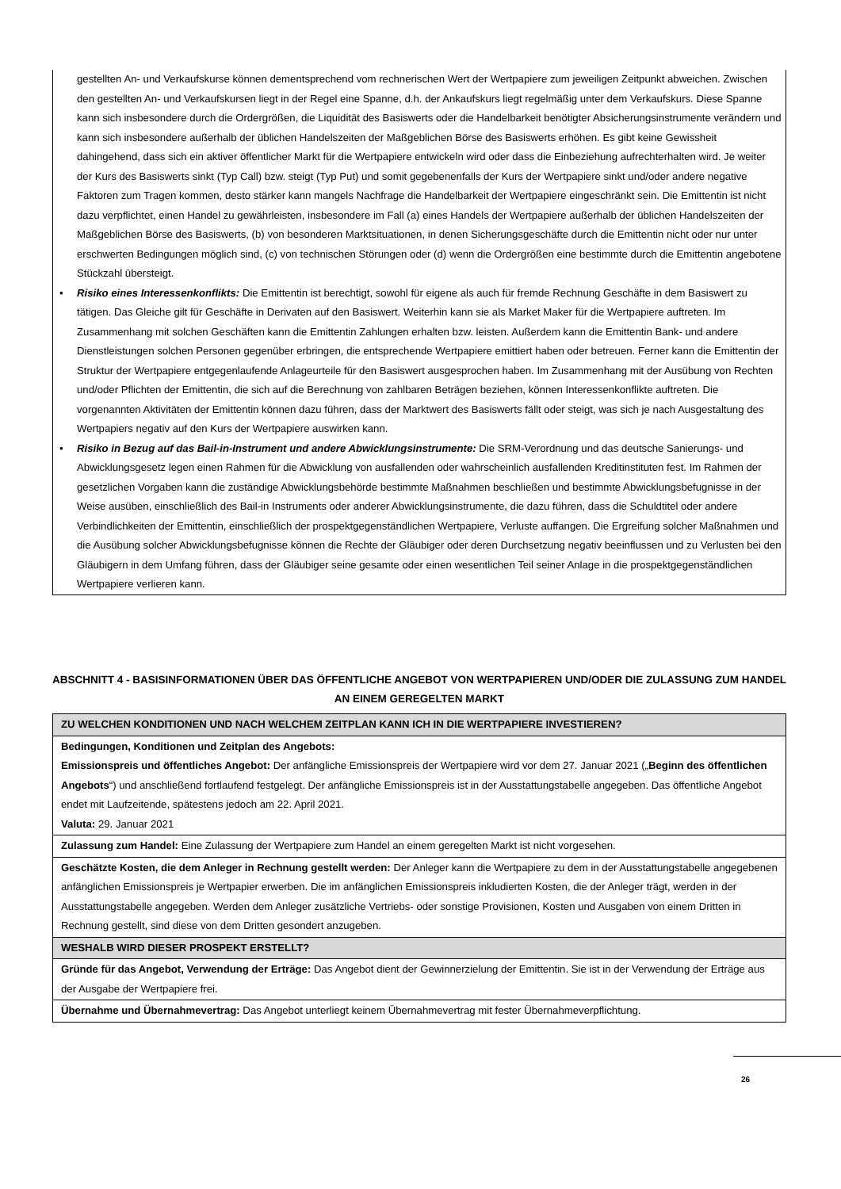gestellten An- und Verkaufskurse können dementsprechend vom rechnerischen Wert der Wertpapiere zum jeweiligen Zeitpunkt abweichen. Zwischen den gestellten An- und Verkaufskursen liegt in der Regel eine Spanne, d.h. der Ankaufskurs liegt regelmäßig unter dem Verkaufskurs. Diese Spanne kann sich insbesondere durch die Ordergrößen, die Liquidität des Basiswerts oder die Handelbarkeit benötigter Absicherungsinstrumente verändern und kann sich insbesondere außerhalb der üblichen Handelszeiten der Maßgeblichen Börse des Basiswerts erhöhen. Es gibt keine Gewissheit dahingehend, dass sich ein aktiver öffentlicher Markt für die Wertpapiere entwickeln wird oder dass die Einbeziehung aufrechterhalten wird. Je weiter der Kurs des Basiswerts sinkt (Typ Call) bzw. steigt (Typ Put) und somit gegebenenfalls der Kurs der Wertpapiere sinkt und/oder andere negative Faktoren zum Tragen kommen, desto stärker kann mangels Nachfrage die Handelbarkeit der Wertpapiere eingeschränkt sein. Die Emittentin ist nicht dazu verpflichtet, einen Handel zu gewährleisten, insbesondere im Fall (a) eines Handels der Wertpapiere außerhalb der üblichen Handelszeiten der Maßgeblichen Börse des Basiswerts, (b) von besonderen Marktsituationen, in denen Sicherungsgeschäfte durch die Emittentin nicht oder nur unter erschwerten Bedingungen möglich sind, (c) von technischen Störungen oder (d) wenn die Ordergrößen eine bestimmte durch die Emittentin angebotene Stückzahl übersteigt.
• Risiko eines Interessenkonflikts: Die Emittentin ist berechtigt, sowohl für eigene als auch für fremde Rechnung Geschäfte in dem Basiswert zu tätigen. Das Gleiche gilt für Geschäfte in Derivaten auf den Basiswert. Weiterhin kann sie als Market Maker für die Wertpapiere auftreten. Im Zusammenhang mit solchen Geschäften kann die Emittentin Zahlungen erhalten bzw. leisten. Außerdem kann die Emittentin Bank- und andere Dienstleistungen solchen Personen gegenüber erbringen, die entsprechende Wertpapiere emittiert haben oder betreuen. Ferner kann die Emittentin der Struktur der Wertpapiere entgegenlaufende Anlageurteile für den Basiswert ausgesprochen haben. Im Zusammenhang mit der Ausübung von Rechten und/oder Pflichten der Emittentin, die sich auf die Berechnung von zahlbaren Beträgen beziehen, können Interessenkonflikte auftreten. Die vorgenannten Aktivitäten der Emittentin können dazu führen, dass der Marktwert des Basiswerts fällt oder steigt, was sich je nach Ausgestaltung des Wertpapiers negativ auf den Kurs der Wertpapiere auswirken kann.
• Risiko in Bezug auf das Bail-in-Instrument und andere Abwicklungsinstrumente: Die SRM-Verordnung und das deutsche Sanierungs- und Abwicklungsgesetz legen einen Rahmen für die Abwicklung von ausfallenden oder wahrscheinlich ausfallenden Kreditinstituten fest. Im Rahmen der gesetzlichen Vorgaben kann die zuständige Abwicklungsbehörde bestimmte Maßnahmen beschließen und bestimmte Abwicklungsbefugnisse in der Weise ausüben, einschließlich des Bail-in Instruments oder anderer Abwicklungsinstrumente, die dazu führen, dass die Schuldtitel oder andere Verbindlichkeiten der Emittentin, einschließlich der prospektgegenständlichen Wertpapiere, Verluste auffangen. Die Ergreifung solcher Maßnahmen und die Ausübung solcher Abwicklungsbefugnisse können die Rechte der Gläubiger oder deren Durchsetzung negativ beeinflussen und zu Verlusten bei den Gläubigern in dem Umfang führen, dass der Gläubiger seine gesamte oder einen wesentlichen Teil seiner Anlage in die prospektgegenständlichen Wertpapiere verlieren kann.
ABSCHNITT 4 - BASISINFORMATIONEN ÜBER DAS ÖFFENTLICHE ANGEBOT VON WERTPAPIEREN UND/ODER DIE ZULASSUNG ZUM HANDEL AN EINEM GEREGELTEN MARKT
| ZU WELCHEN KONDITIONEN UND NACH WELCHEM ZEITPLAN KANN ICH IN DIE WERTPAPIERE INVESTIEREN? |
| --- |
| Bedingungen, Konditionen und Zeitplan des Angebots: Emissionspreis und öffentliches Angebot: Der anfängliche Emissionspreis der Wertpapiere wird vor dem 27. Januar 2021 („ Beginn des öffentlichen Angebots “) und anschließend fortlaufend festgelegt. Der anfängliche Emissionspreis ist in der Ausstattungstabelle angegeben. Das öffentliche Angebot endet mit Laufzeitende, spätestens jedoch am 22. April 2021. Valuta: 29. Januar 2021 |
| Zulassung zum Handel: Eine Zulassung der Wertpapiere zum Handel an einem geregelten Markt ist nicht vorgesehen. |
| Geschätzte Kosten, die dem Anleger in Rechnung gestellt werden: Der Anleger kann die Wertpapiere zu dem in der Ausstattungstabelle angegebenen anfänglichen Emissionspreis je Wertpapier erwerben. Die im anfänglichen Emissionspreis inkludierten Kosten, die der Anleger trägt, werden in der Ausstattungstabelle angegeben. Werden dem Anleger zusätzliche Vertriebs- oder sonstige Provisionen, Kosten und Ausgaben von einem Dritten in Rechnung gestellt, sind diese von dem Dritten gesondert anzugeben. |
| WESHALB WIRD DIESER PROSPEKT ERSTELLT? |
| Gründe für das Angebot, Verwendung der Erträge: Das Angebot dient der Gewinnerzielung der Emittentin. Sie ist in der Verwendung der Erträge aus der Ausgabe der Wertpapiere frei. |
| Übernahme und Übernahmevertrag: Das Angebot unterliegt keinem Übernahmevertrag mit fester Übernahmeverpflichtung. |
26